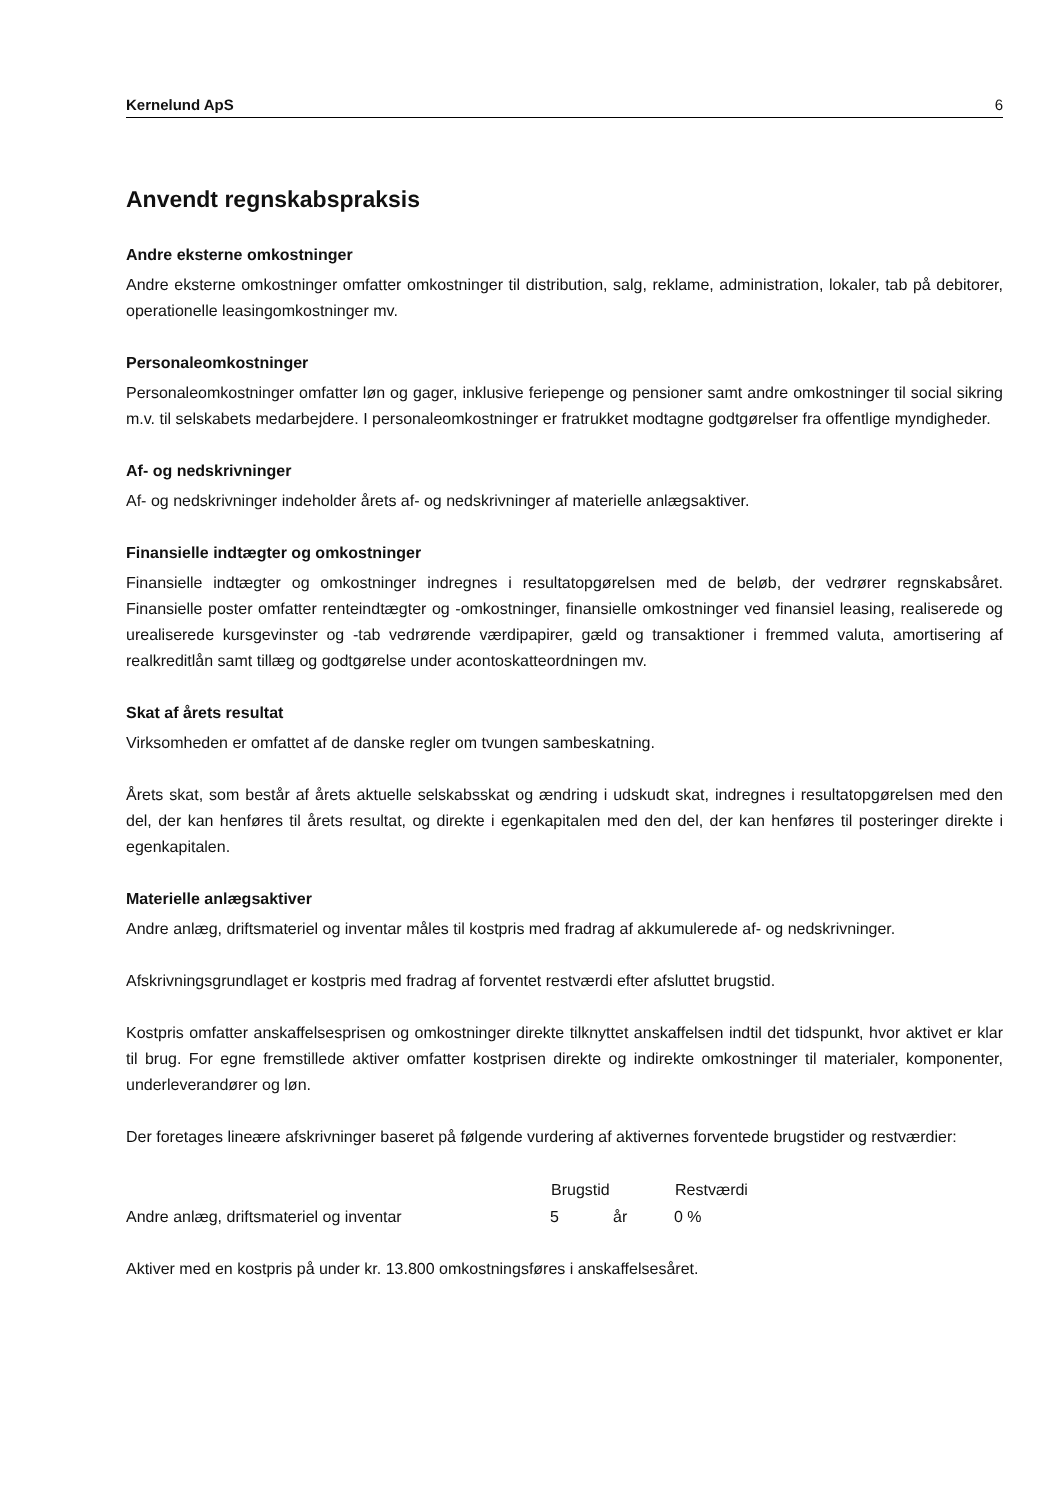Kernelund ApS 6
Anvendt regnskabspraksis
Andre eksterne omkostninger
Andre eksterne omkostninger omfatter omkostninger til distribution, salg, reklame, administration, lokaler, tab på debitorer, operationelle leasingomkostninger mv.
Personaleomkostninger
Personaleomkostninger omfatter løn og gager, inklusive feriepenge og pensioner samt andre omkostninger til social sikring m.v. til selskabets medarbejdere. I personaleomkostninger er fratrukket modtagne godtgørelser fra offentlige myndigheder.
Af- og nedskrivninger
Af- og nedskrivninger indeholder årets af- og nedskrivninger af materielle anlægsaktiver.
Finansielle indtægter og omkostninger
Finansielle indtægter og omkostninger indregnes i resultatopgørelsen med de beløb, der vedrører regnskabsåret. Finansielle poster omfatter renteindtægter og -omkostninger, finansielle omkostninger ved finansiel leasing, realiserede og urealiserede kursgevinster og -tab vedrørende værdipapirer, gæld og transaktioner i fremmed valuta, amortisering af realkreditlån samt tillæg og godtgørelse under acontoskatteordningen mv.
Skat af årets resultat
Virksomheden er omfattet af de danske regler om tvungen sambeskatning.
Årets skat, som består af årets aktuelle selskabsskat og ændring i udskudt skat, indregnes i resultatopgørelsen med den del, der kan henføres til årets resultat, og direkte i egenkapitalen med den del, der kan henføres til posteringer direkte i egenkapitalen.
Materielle anlægsaktiver
Andre anlæg, driftsmateriel og inventar måles til kostpris med fradrag af akkumulerede af- og nedskrivninger.
Afskrivningsgrundlaget er kostpris med fradrag af forventet restværdi efter afsluttet brugstid.
Kostpris omfatter anskaffelsesprisen og omkostninger direkte tilknyttet anskaffelsen indtil det tidspunkt, hvor aktivet er klar til brug. For egne fremstillede aktiver omfatter kostprisen direkte og indirekte omkostninger til materialer, komponenter, underleverandører og løn.
Der foretages lineære afskrivninger baseret på følgende vurdering af aktivernes forventede brugstider og restværdier:
| | Brugstid | | Restværdi |
| Andre anlæg, driftsmateriel og inventar | 5 | år | 0 % |
Aktiver med en kostpris på under kr. 13.800 omkostningsføres i anskaffelsesåret.